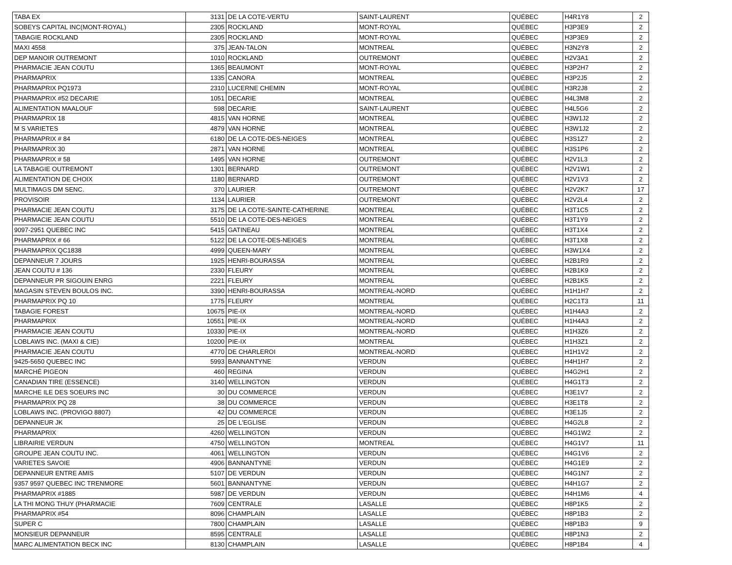| TABA EX | 3131 | DE LA COTE-VERTU | SAINT-LAURENT | QUÉBEC | H4R1Y8 | 2 |
| SOBEYS CAPITAL INC(MONT-ROYAL) | 2305 | ROCKLAND | MONT-ROYAL | QUÉBEC | H3P3E9 | 2 |
| TABAGIE ROCKLAND | 2305 | ROCKLAND | MONT-ROYAL | QUÉBEC | H3P3E9 | 2 |
| MAXI 4558 | 375 | JEAN-TALON | MONTREAL | QUÉBEC | H3N2Y8 | 2 |
| DEP MANOIR OUTREMONT | 1010 | ROCKLAND | OUTREMONT | QUÉBEC | H2V3A1 | 2 |
| PHARMACIE JEAN COUTU | 1365 | BEAUMONT | MONT-ROYAL | QUÉBEC | H3P2H7 | 2 |
| PHARMAPRIX | 1335 | CANORA | MONTREAL | QUÉBEC | H3P2J5 | 2 |
| PHARMAPRIX PQ1973 | 2310 | LUCERNE CHEMIN | MONT-ROYAL | QUÉBEC | H3R2J8 | 2 |
| PHARMAPRIX #52 DECARIE | 1051 | DECARIE | MONTREAL | QUÉBEC | H4L3M8 | 2 |
| ALIMENTATION MAALOUF | 598 | DECARIE | SAINT-LAURENT | QUÉBEC | H4L5G6 | 2 |
| PHARMAPRIX 18 | 4815 | VAN HORNE | MONTREAL | QUÉBEC | H3W1J2 | 2 |
| M S VARIETES | 4879 | VAN HORNE | MONTREAL | QUÉBEC | H3W1J2 | 2 |
| PHARMAPRIX # 84 | 6180 | DE LA COTE-DES-NEIGES | MONTREAL | QUÉBEC | H3S1Z7 | 2 |
| PHARMAPRIX 30 | 2871 | VAN HORNE | MONTREAL | QUÉBEC | H3S1P6 | 2 |
| PHARMAPRIX # 58 | 1495 | VAN HORNE | OUTREMONT | QUÉBEC | H2V1L3 | 2 |
| LA TABAGIE OUTREMONT | 1301 | BERNARD | OUTREMONT | QUÉBEC | H2V1W1 | 2 |
| ALIMENTATION DE CHOIX | 1180 | BERNARD | OUTREMONT | QUÉBEC | H2V1V3 | 2 |
| MULTIMAGS DM SENC. | 370 | LAURIER | OUTREMONT | QUÉBEC | H2V2K7 | 17 |
| PROVISOIR | 1134 | LAURIER | OUTREMONT | QUÉBEC | H2V2L4 | 2 |
| PHARMACIE JEAN COUTU | 3175 | DE LA COTE-SAINTE-CATHERINE | MONTREAL | QUÉBEC | H3T1C5 | 2 |
| PHARMACIE JEAN COUTU | 5510 | DE LA COTE-DES-NEIGES | MONTREAL | QUÉBEC | H3T1Y9 | 2 |
| 9097-2951 QUEBEC INC | 5415 | GATINEAU | MONTREAL | QUÉBEC | H3T1X4 | 2 |
| PHARMAPRIX # 66 | 5122 | DE LA COTE-DES-NEIGES | MONTREAL | QUÉBEC | H3T1X8 | 2 |
| PHARMAPRIX QC1838 | 4999 | QUEEN-MARY | MONTREAL | QUÉBEC | H3W1X4 | 2 |
| DEPANNEUR 7 JOURS | 1925 | HENRI-BOURASSA | MONTREAL | QUÉBEC | H2B1R9 | 2 |
| JEAN COUTU # 136 | 2330 | FLEURY | MONTREAL | QUÉBEC | H2B1K9 | 2 |
| DEPANNEUR PR SIGOUIN ENRG | 2221 | FLEURY | MONTREAL | QUÉBEC | H2B1K5 | 2 |
| MAGASIN STEVEN BOULOS INC. | 3390 | HENRI-BOURASSA | MONTREAL-NORD | QUÉBEC | H1H1H7 | 2 |
| PHARMAPRIX PQ 10 | 1775 | FLEURY | MONTREAL | QUÉBEC | H2C1T3 | 11 |
| TABAGIE FOREST | 10675 | PIE-IX | MONTREAL-NORD | QUÉBEC | H1H4A3 | 2 |
| PHARMAPRIX | 10551 | PIE-IX | MONTREAL-NORD | QUÉBEC | H1H4A3 | 2 |
| PHARMACIE JEAN COUTU | 10330 | PIE-IX | MONTREAL-NORD | QUÉBEC | H1H3Z6 | 2 |
| LOBLAWS INC. (MAXI & CIE) | 10200 | PIE-IX | MONTREAL | QUÉBEC | H1H3Z1 | 2 |
| PHARMACIE JEAN COUTU | 4770 | DE CHARLEROI | MONTREAL-NORD | QUÉBEC | H1H1V2 | 2 |
| 9425-5650 QUEBEC INC | 5993 | BANNANTYNE | VERDUN | QUÉBEC | H4H1H7 | 2 |
| MARCHÉ PIGEON | 460 | REGINA | VERDUN | QUÉBEC | H4G2H1 | 2 |
| CANADIAN TIRE (ESSENCE) | 3140 | WELLINGTON | VERDUN | QUÉBEC | H4G1T3 | 2 |
| MARCHE ILE DES SOEURS INC | 30 | DU COMMERCE | VERDUN | QUÉBEC | H3E1V7 | 2 |
| PHARMAPRIX PQ 28 | 38 | DU COMMERCE | VERDUN | QUÉBEC | H3E1T8 | 2 |
| LOBLAWS INC. (PROVIGO 8807) | 42 | DU COMMERCE | VERDUN | QUÉBEC | H3E1J5 | 2 |
| DEPANNEUR JK | 25 | DE L'EGLISE | VERDUN | QUÉBEC | H4G2L8 | 2 |
| PHARMAPRIX | 4260 | WELLINGTON | VERDUN | QUÉBEC | H4G1W2 | 2 |
| LIBRAIRIE VERDUN | 4750 | WELLINGTON | MONTREAL | QUÉBEC | H4G1V7 | 11 |
| GROUPE JEAN COUTU INC. | 4061 | WELLINGTON | VERDUN | QUÉBEC | H4G1V6 | 2 |
| VARIETES SAVOIE | 4906 | BANNANTYNE | VERDUN | QUÉBEC | H4G1E9 | 2 |
| DEPANNEUR ENTRE AMIS | 5107 | DE VERDUN | VERDUN | QUÉBEC | H4G1N7 | 2 |
| 9357 9597 QUEBEC INC TRENMORE | 5601 | BANNANTYNE | VERDUN | QUÉBEC | H4H1G7 | 2 |
| PHARMAPRIX #1885 | 5987 | DE VERDUN | VERDUN | QUÉBEC | H4H1M6 | 4 |
| LA THI MONG THUY (PHARMACIE | 7609 | CENTRALE | LASALLE | QUÉBEC | H8P1K5 | 2 |
| PHARMAPRIX #54 | 8096 | CHAMPLAIN | LASALLE | QUÉBEC | H8P1B3 | 2 |
| SUPER C | 7800 | CHAMPLAIN | LASALLE | QUÉBEC | H8P1B3 | 9 |
| MONSIEUR DEPANNEUR | 8595 | CENTRALE | LASALLE | QUÉBEC | H8P1N3 | 2 |
| MARC ALIMENTATION BECK INC | 8130 | CHAMPLAIN | LASALLE | QUÉBEC | H8P1B4 | 4 |